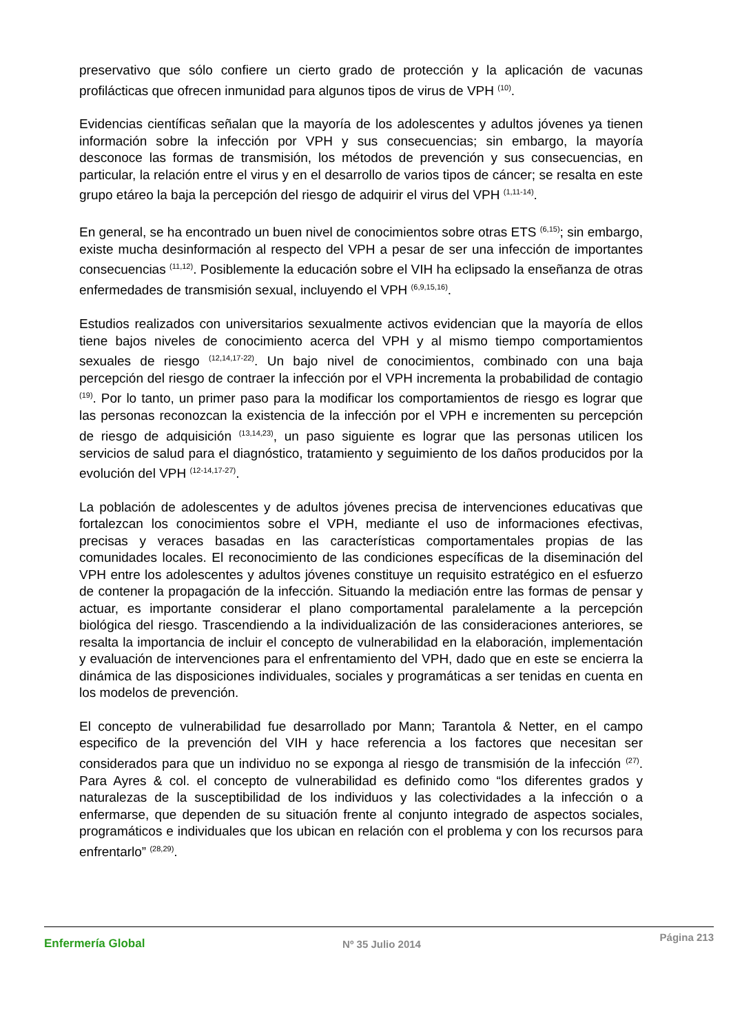preservativo que sólo confiere un cierto grado de protección y la aplicación de vacunas profilácticas que ofrecen inmunidad para algunos tipos de virus de VPH <sup>(10)</sup>.
Evidencias científicas señalan que la mayoría de los adolescentes y adultos jóvenes ya tienen información sobre la infección por VPH y sus consecuencias; sin embargo, la mayoría desconoce las formas de transmisión, los métodos de prevención y sus consecuencias, en particular, la relación entre el virus y en el desarrollo de varios tipos de cáncer; se resalta en este grupo etáreo la baja la percepción del riesgo de adquirir el virus del VPH <sup>(1,11-14)</sup>.
En general, se ha encontrado un buen nivel de conocimientos sobre otras ETS <sup>(6,15)</sup>; sin embargo, existe mucha desinformación al respecto del VPH a pesar de ser una infección de importantes consecuencias <sup>(11,12)</sup>. Posiblemente la educación sobre el VIH ha eclipsado la enseñanza de otras enfermedades de transmisión sexual, incluyendo el VPH <sup>(6,9,15,16)</sup>.
Estudios realizados con universitarios sexualmente activos evidencian que la mayoría de ellos tiene bajos niveles de conocimiento acerca del VPH y al mismo tiempo comportamientos sexuales de riesgo <sup>(12,14,17-22)</sup>. Un bajo nivel de conocimientos, combinado con una baja percepción del riesgo de contraer la infección por el VPH incrementa la probabilidad de contagio <sup>(19)</sup>. Por lo tanto, un primer paso para la modificar los comportamientos de riesgo es lograr que las personas reconozcan la existencia de la infección por el VPH e incrementen su percepción de riesgo de adquisición <sup>(13,14,23)</sup>, un paso siguiente es lograr que las personas utilicen los servicios de salud para el diagnóstico, tratamiento y seguimiento de los daños producidos por la evolución del VPH <sup>(12-14,17-27)</sup>.
La población de adolescentes y de adultos jóvenes precisa de intervenciones educativas que fortalezcan los conocimientos sobre el VPH, mediante el uso de informaciones efectivas, precisas y veraces basadas en las características comportamentales propias de las comunidades locales. El reconocimiento de las condiciones específicas de la diseminación del VPH entre los adolescentes y adultos jóvenes constituye un requisito estratégico en el esfuerzo de contener la propagación de la infección. Situando la mediación entre las formas de pensar y actuar, es importante considerar el plano comportamental paralelamente a la percepción biológica del riesgo. Trascendiendo a la individualización de las consideraciones anteriores, se resalta la importancia de incluir el concepto de vulnerabilidad en la elaboración, implementación y evaluación de intervenciones para el enfrentamiento del VPH, dado que en este se encierra la dinámica de las disposiciones individuales, sociales y programáticas a ser tenidas en cuenta en los modelos de prevención.
El concepto de vulnerabilidad fue desarrollado por Mann; Tarantola & Netter, en el campo especifico de la prevención del VIH y hace referencia a los factores que necesitan ser considerados para que un individuo no se exponga al riesgo de transmisión de la infección <sup>(27)</sup>. Para Ayres & col. el concepto de vulnerabilidad es definido como “los diferentes grados y naturalezas de la susceptibilidad de los individuos y las colectividades a la infección o a enfermarse, que dependen de su situación frente al conjunto integrado de aspectos sociales, programáticos e individuales que los ubican en relación con el problema y con los recursos para enfrentarlo” <sup>(28,29)</sup>.
Enfermería Global Nº 35 Julio 2014 Página 213